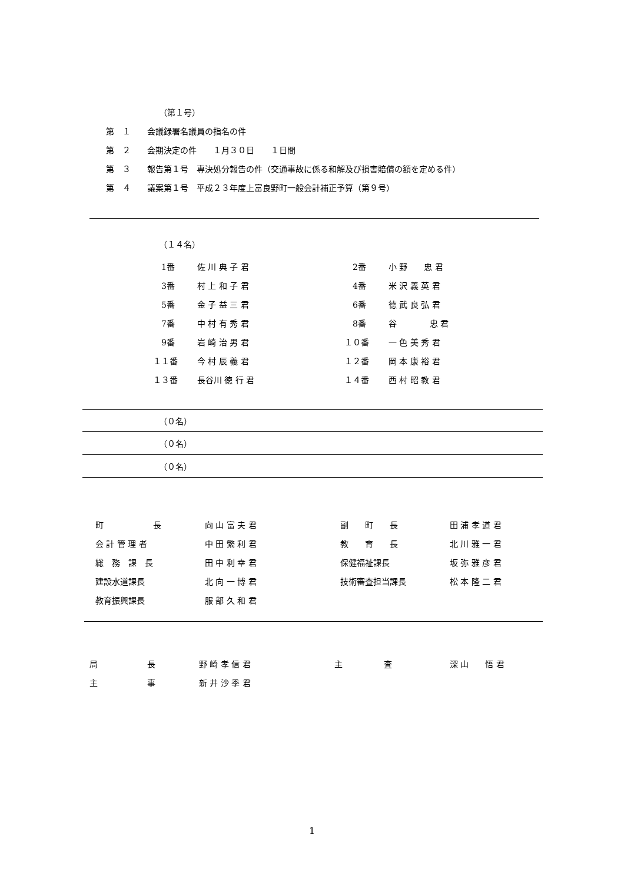（第１号）
第　１　　会議録署名議員の指名の件
第　２　　会期決定の件　　１月３０日　　１日間
第　３　　報告第１号　専決処分報告の件（交通事故に係る和解及び損害賠償の額を定める件）
第　４　　議案第１号　平成２３年度上富良野町一般会計補正予算（第９号）
（１４名）
| 1番 | 佐 川 典 子 君 | 2番 | 小 野 忠 君 |
| 3番 | 村 上 和 子 君 | 4番 | 米 沢 義 英 君 |
| 5番 | 金 子 益 三 君 | 6番 | 徳 武 良 弘 君 |
| 7番 | 中 村 有 秀 君 | 8番 | 谷 忠 君 |
| 9番 | 岩 崎 治 男 君 | １０番 | 一 色 美 秀 君 |
| １１番 | 今 村 辰 義 君 | １２番 | 岡 本 康 裕 君 |
| １３番 | 長谷川 徳 行 君 | １４番 | 西 村 昭 教 君 |
（０名）
（０名）
（０名）
| 町 長 | 向 山 富 夫 君 | 副 町 長 | 田 浦 孝 道 君 |
| 会 計 管 理 者 | 中 田 繁 利 君 | 教 育 長 | 北 川 雅 一 君 |
| 総 務 課 長 | 田 中 利 幸 君 | 保健福祉課長 | 坂 弥 雅 彦 君 |
| 建設水道課長 | 北 向 一 博 君 | 技術審査担当課長 | 松 本 隆 二 君 |
| 教育振興課長 | 服 部 久 和 君 | | |
| 局 長 | 野 崎 孝 信 君 | 主 査 | 深 山 悟 君 |
| 主 事 | 新 井 沙 季 君 | | |
1